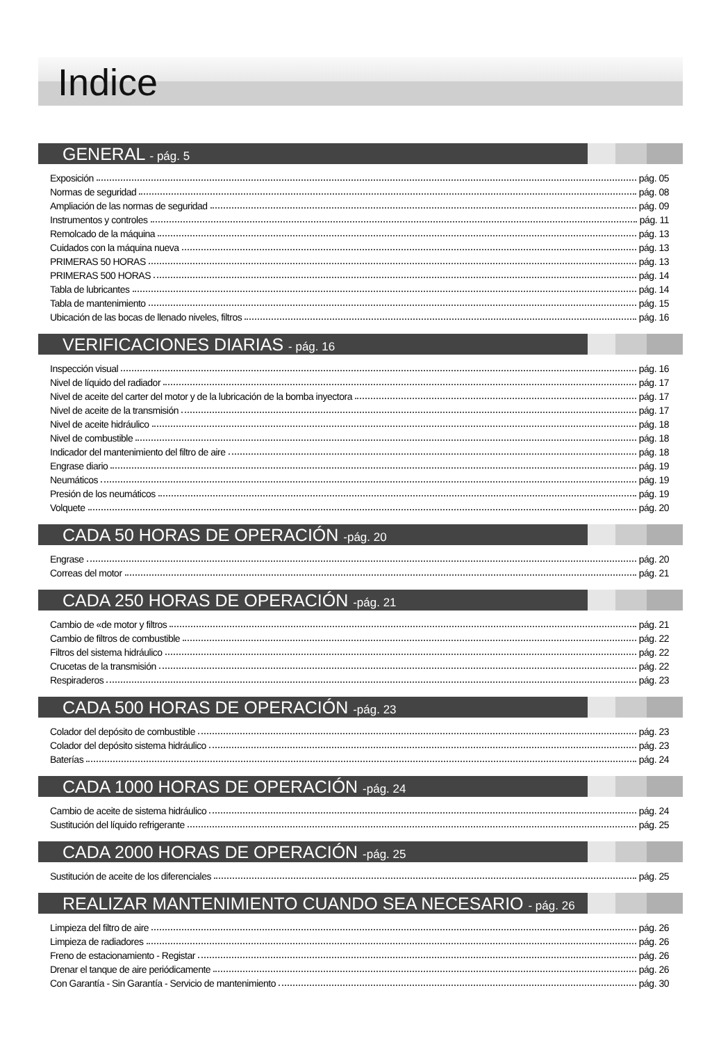Indice
GENERAL - pág. 5
Exposición pág. 05
Normas de seguridad pág. 08
Ampliación de las normas de seguridad pág. 09
Instrumentos y controles pág. 11
Remolcado de la máquina pág. 13
Cuidados con la máquina nueva pág. 13
PRIMERAS 50 HORAS pág. 13
PRIMERAS 500 HORAS pág. 14
Tabla de lubricantes pág. 14
Tabla de mantenimiento pág. 15
Ubicación de las bocas de llenado niveles, filtros pág. 16
VERIFICACIONES DIARIAS - pág. 16
Inspección visual pág. 16
Nivel de líquido del radiador pág. 17
Nivel de aceite del carter del motor y de la lubricación de la bomba inyectora pág. 17
Nivel de aceite de la transmisión pág. 17
Nivel de aceite hidráulico pág. 18
Nivel de combustible pág. 18
Indicador del mantenimiento del filtro de aire pág. 18
Engrase diario pág. 19
Neumáticos pág. 19
Presión de los neumáticos pág. 19
Volquete pág. 20
CADA 50 HORAS DE OPERACIÓN -pág. 20
Engrase pág. 20
Correas del motor pág. 21
CADA 250 HORAS DE OPERACIÓN -pág. 21
Cambio de «de motor y filtros pág. 21
Cambio de filtros de combustible pág. 22
Filtros del sistema hidráulico pág. 22
Crucetas de la transmisión pág. 22
Respiraderos pág. 23
CADA 500 HORAS DE OPERACIÓN -pág. 23
Colador del depósito de combustible pág. 23
Colador del depósito sistema hidráulico pág. 23
Baterías pág. 24
CADA 1000 HORAS DE OPERACIÓN -pág. 24
Cambio de aceite de sistema hidráulico pág. 24
Sustitución del líquido refrigerante pág. 25
CADA 2000 HORAS DE OPERACIÓN -pág. 25
Sustitución de aceite de los diferenciales pág. 25
REALIZAR MANTENIMIENTO CUANDO SEA NECESARIO - pág. 26
Limpieza del filtro de aire pág. 26
Limpieza de radiadores pág. 26
Freno de estacionamiento - Registar pág. 26
Drenar el tanque de aire periódicamente pág. 26
Con Garantía - Sin Garantía - Servicio de mantenimiento pág. 30